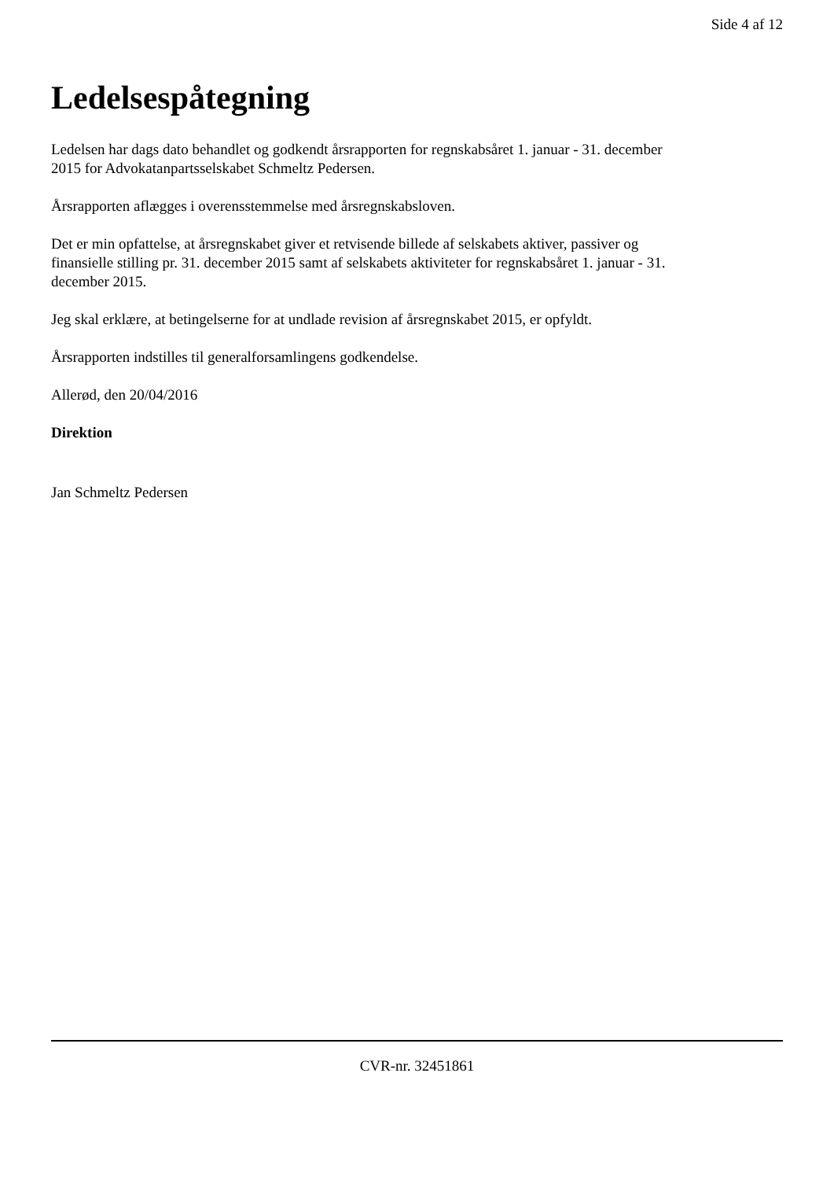Side 4 af 12
Ledelsespåtegning
Ledelsen har dags dato behandlet og godkendt årsrapporten for regnskabsåret 1. januar - 31. december 2015 for Advokatanpartsselskabet Schmeltz Pedersen.
Årsrapporten aflægges i overensstemmelse med årsregnskabsloven.
Det er min opfattelse, at årsregnskabet giver et retvisende billede af selskabets aktiver, passiver og finansielle stilling pr. 31. december 2015 samt af selskabets aktiviteter for regnskabsåret 1. januar - 31. december 2015.
Jeg skal erklære, at betingelserne for at undlade revision af årsregnskabet 2015, er opfyldt.
Årsrapporten indstilles til generalforsamlingens godkendelse.
Allerød, den 20/04/2016
Direktion
Jan Schmeltz Pedersen
CVR-nr. 32451861